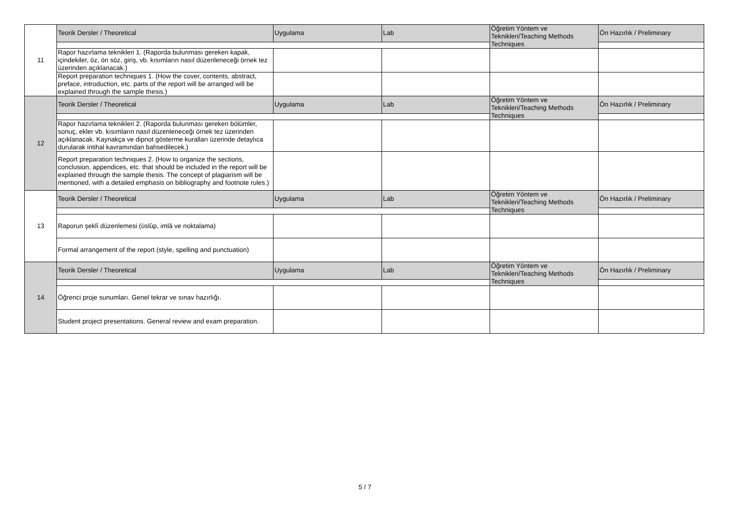| 11 | Teorik Dersler / Theoretical | Uygulama | Lab | Öğretim Yöntem ve Teknikleri/Teaching Methods Techniques | Ön Hazırlık / Preliminary |
| | Rapor hazırlama teknikleri 1. (Raporda bulunması gereken kapak, içindekiler, öz, ön söz, giriş, vb. kısımların nasıl düzenleneceği örnek tez üzerinden açıklanacak.) | | | | |
| | Report preparation techniques 1. (How the cover, contents, abstract, preface, introduction, etc. parts of the report will be arranged will be explained through the sample thesis.) | | | | |
| 12 | Teorik Dersler / Theoretical | Uygulama | Lab | Öğretim Yöntem ve Teknikleri/Teaching Methods Techniques | Ön Hazırlık / Preliminary |
| | Rapor hazırlama teknikleri 2. (Raporda bulunması gereken bölümler, sonuç, ekler vb. kısımların nasıl düzenleneceği örnek tez üzerinden açıklanacak. Kaynakça ve dipnot gösterme kuralları üzerinde detaylıca durularak intihal kavramından bahsedilecek.) | | | | |
| | Report preparation techniques 2. (How to organize the sections, conclusion, appendices, etc. that should be included in the report will be explained through the sample thesis. The concept of plagiarism will be mentioned, with a detailed emphasis on bibliography and footnote rules.) | | | | |
| 13 | Teorik Dersler / Theoretical | Uygulama | Lab | Öğretim Yöntem ve Teknikleri/Teaching Methods Techniques | Ön Hazırlık / Preliminary |
| | Raporun şeklî düzenlemesi (üslûp, imlâ ve noktalama) | | | | |
| | Formal arrangement of the report (style, spelling and punctuation) | | | | |
| 14 | Teorik Dersler / Theoretical | Uygulama | Lab | Öğretim Yöntem ve Teknikleri/Teaching Methods Techniques | Ön Hazırlık / Preliminary |
| | Öğrenci proje sunumları. Genel tekrar ve sınav hazırlığı. | | | | |
| | Student project presentations. General review and exam preparation. | | | | |
5 / 7